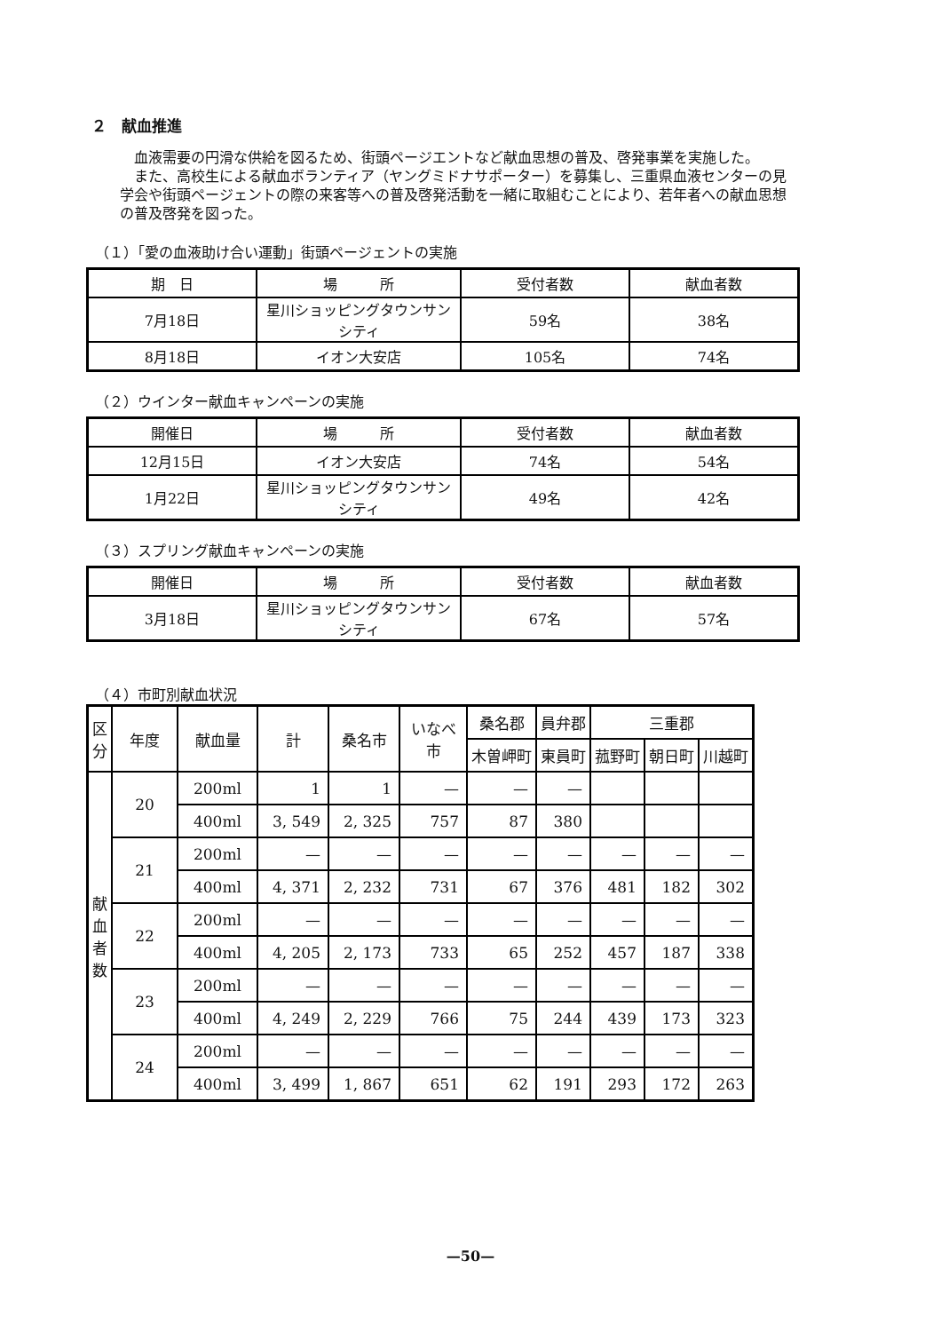２　献血推進
血液需要の円滑な供給を図るため、街頭ページエントなど献血思想の普及、啓発事業を実施した。
また、高校生による献血ボランティア（ヤングミドナサポーター）を募集し、三重県血液センターの見学会や街頭ページェントの際の来客等への普及啓発活動を一緒に取組むことにより、若年者への献血思想の普及啓発を図った。
（１）「愛の血液助け合い運動」街頭ページェントの実施
| 期 日 | 場 所 | 受付者数 | 献血者数 |
| --- | --- | --- | --- |
| 7月18日 | 星川ショッピングタウンサンシティ | 59名 | 38名 |
| 8月18日 | イオン大安店 | 105名 | 74名 |
（２）ウインター献血キャンペーンの実施
| 開催日 | 場 所 | 受付者数 | 献血者数 |
| --- | --- | --- | --- |
| 12月15日 | イオン大安店 | 74名 | 54名 |
| 1月22日 | 星川ショッピングタウンサンシティ | 49名 | 42名 |
（３）スプリング献血キャンペーンの実施
| 開催日 | 場 所 | 受付者数 | 献血者数 |
| --- | --- | --- | --- |
| 3月18日 | 星川ショッピングタウンサンシティ | 67名 | 57名 |
（４）市町別献血状況
| 区 分 | 年度 | 献血量 | 計 | 桑名市 | いなべ 市 | 桑名郡 | 員弁郡 | 三重郡 | | |
| --- | --- | --- | --- | --- | --- | --- | --- | --- | --- | --- |
| | | | | | | 木曽岬町 | 東員町 | 菰野町 | 朝日町 | 川越町 |
| 献 血 者 数 | 20 | 200ml | 1 | 1 | — | — | — | | | |
| | | 400ml | 3, 549 | 2, 325 | 757 | 87 | 380 | | | |
| | 21 | 200ml | — | — | — | — | — | — | — | — |
| | | 400ml | 4, 371 | 2, 232 | 731 | 67 | 376 | 481 | 182 | 302 |
| | 22 | 200ml | — | — | — | — | — | — | — | — |
| | | 400ml | 4, 205 | 2, 173 | 733 | 65 | 252 | 457 | 187 | 338 |
| | 23 | 200ml | — | — | — | — | — | — | — | — |
| | | 400ml | 4, 249 | 2, 229 | 766 | 75 | 244 | 439 | 173 | 323 |
| | 24 | 200ml | — | — | — | — | — | — | — | — |
| | | 400ml | 3, 499 | 1, 867 | 651 | 62 | 191 | 293 | 172 | 263 |
—50—